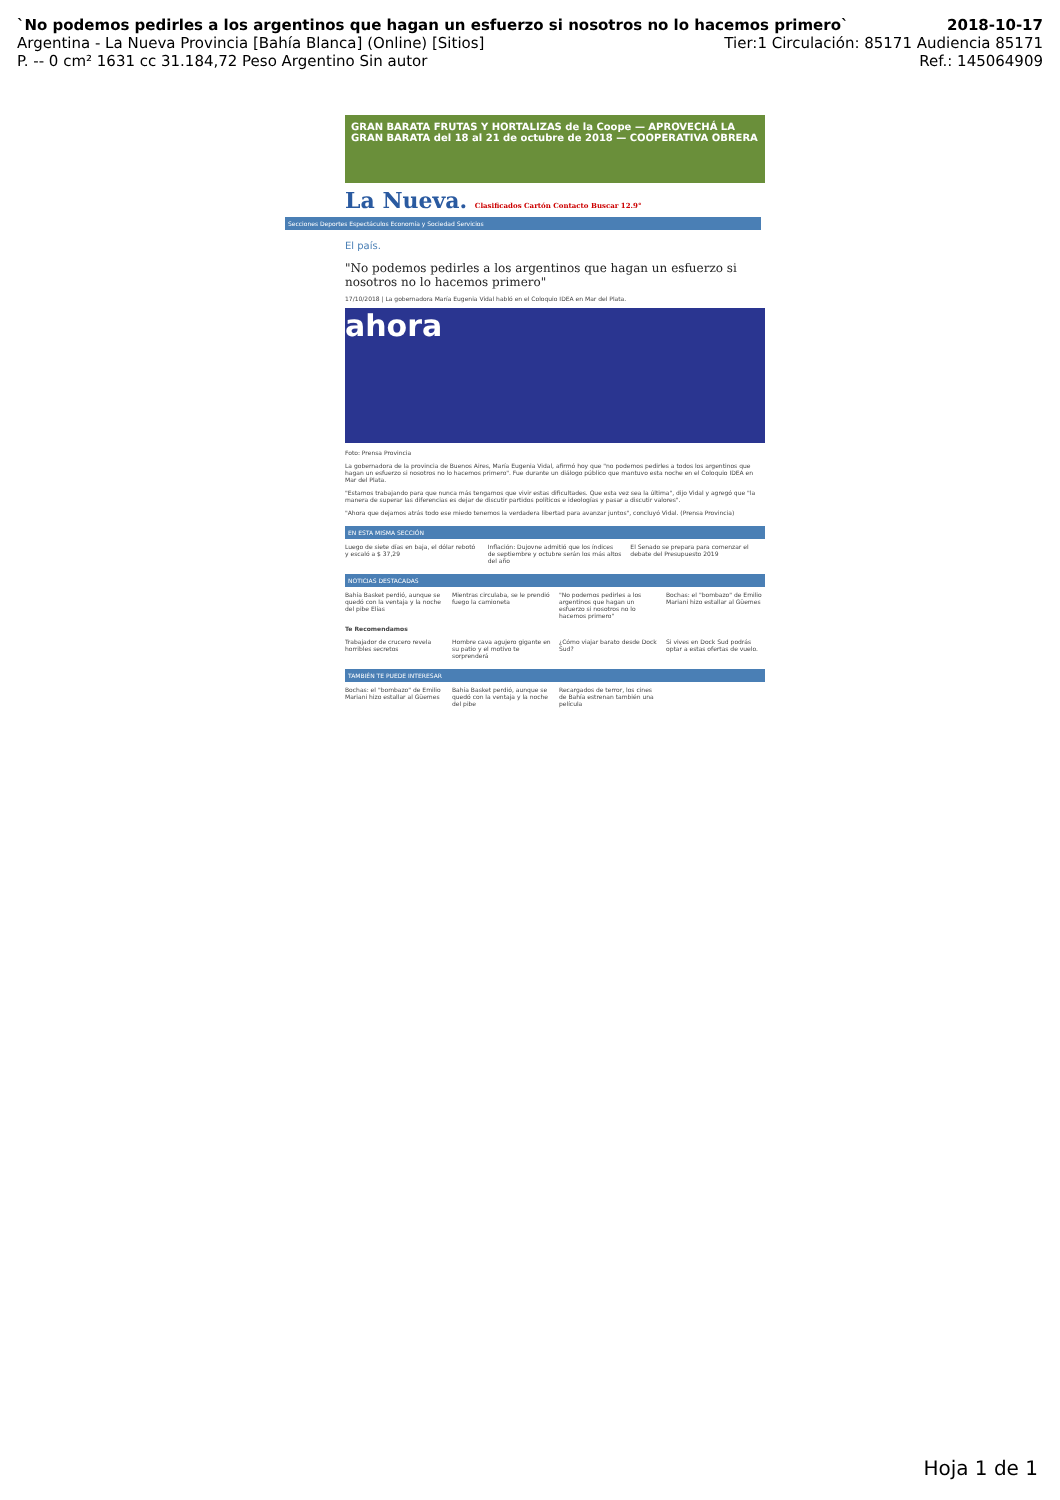`No podemos pedirles a los argentinos que hagan un esfuerzo si nosotros no lo hacemos primero` 2018-10-17
Argentina - La Nueva Provincia [Bahía Blanca] (Online) [Sitios] Tier:1 Circulación: 85171 Audiencia 85171
P. -- 0 cm² 1631 cc 31.184,72 Peso Argentino Sin autor Ref.: 145064909
GRAN BARATA FRUTAS Y HORTALIZAS de la Coope — APROVECHÁ LA GRAN BARATA del 18 al 21 de octubre de 2018 — COOPERATIVA OBRERA
La Nueva. Clasificados Cartón Contacto Buscar 12.9°
Secciones Deportes Espectáculos Economía y Sociedad Servicios
El país.
"No podemos pedirles a los argentinos que hagan un esfuerzo si nosotros no lo hacemos primero"
17/10/2018 | La gobernadora María Eugenia Vidal habló en el Coloquio IDEA en Mar del Plata.
ahora
Foto: Prensa Provincia
La gobernadora de la provincia de Buenos Aires, María Eugenia Vidal, afirmó hoy que "no podemos pedirles a todos los argentinos que hagan un esfuerzo si nosotros no lo hacemos primero". Fue durante un diálogo público que mantuvo esta noche en el Coloquio IDEA en Mar del Plata.
"Estamos trabajando para que nunca más tengamos que vivir estas dificultades. Que esta vez sea la última", dijo Vidal y agregó que "la manera de superar las diferencias es dejar de discutir partidos políticos e ideologías y pasar a discutir valores".
"Ahora que dejamos atrás todo ese miedo tenemos la verdadera libertad para avanzar juntos", concluyó Vidal. (Prensa Provincia)
EN ESTA MISMA SECCIÓN
Luego de siete días en baja, el dólar rebotó y escaló a $ 37,29
Inflación: Dujovne admitió que los índices de septiembre y octubre serán los más altos del año
El Senado se prepara para comenzar el debate del Presupuesto 2019
NOTICIAS DESTACADAS
Bahía Basket perdió, aunque se quedó con la ventaja y la noche del pibe Elías
Mientras circulaba, se le prendió fuego la camioneta
"No podemos pedirles a los argentinos que hagan un esfuerzo si nosotros no lo hacemos primero"
Bochas: el "bombazo" de Emilio Mariani hizo estallar al Güemes
Te Recomendamos
Trabajador de crucero revela horribles secretos
Hombre cava agujero gigante en su patio y el motivo te sorprenderá
¿Cómo viajar barato desde Dock Sud?
Si vives en Dock Sud podrás optar a estas ofertas de vuelo.
TAMBIÉN TE PUEDE INTERESAR
Bochas: el "bombazo" de Emilio Mariani hizo estallar al Güemes
Bahía Basket perdió, aunque se quedó con la ventaja y la noche del pibe
Recargados de terror, los cines de Bahía estrenan también una película
Hoja 1 de 1